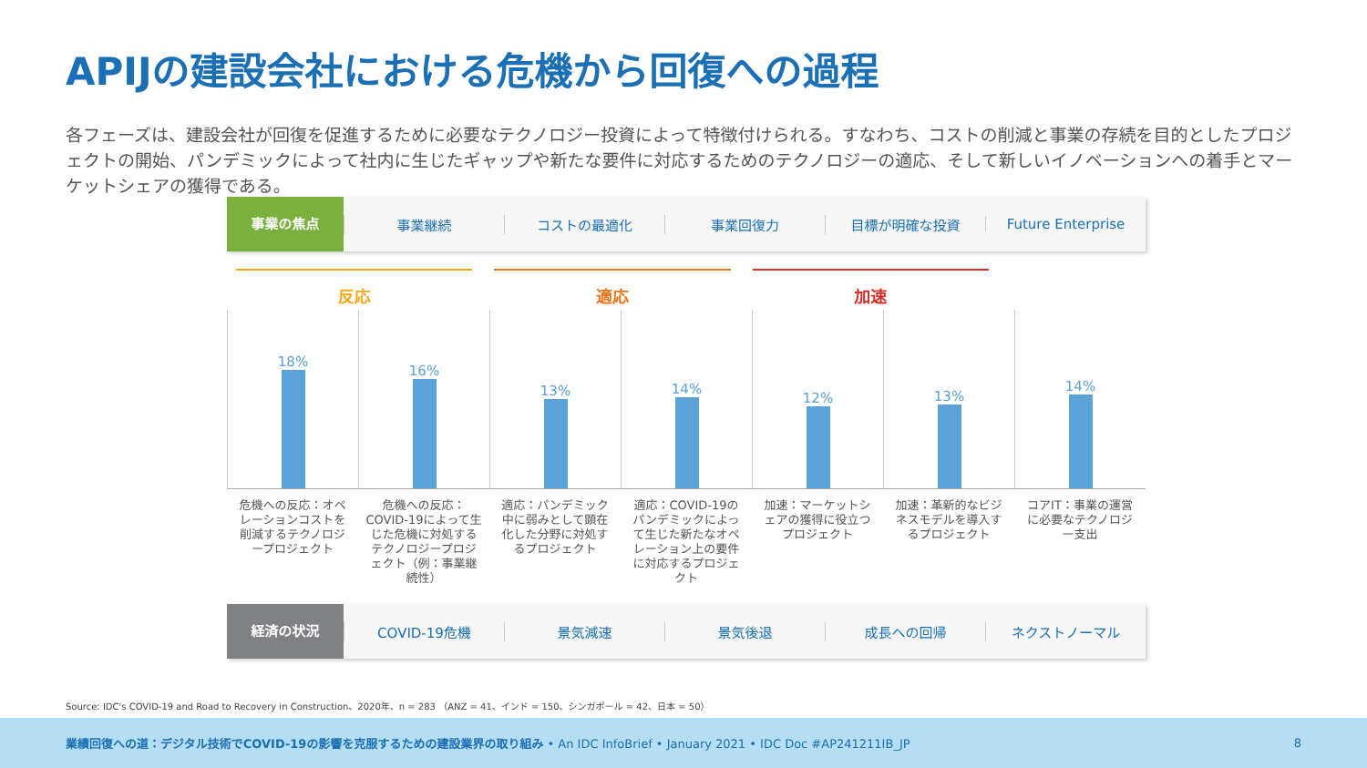APIJの建設会社における危機から回復への過程
各フェーズは、建設会社が回復を促進するために必要なテクノロジー投資によって特徴付けられる。すなわち、コストの削減と事業の存続を目的としたプロジェクトの開始、パンデミックによって社内に生じたギャップや新たな要件に対応するためのテクノロジーの適応、そして新しいイノベーションへの着手とマーケットシェアの獲得である。
事業の焦点
事業継続 コストの最適化 事業回復力 目標が明確な投資 Future Enterprise
反応 適応 加速
18% 16% 13% 14% 12% 13% 14%
危機への反応：オペレーションコストを削減するテクノロジープロジェクト
危機への反応：COVID-19によって生じた危機に対処するテクノロジープロジェクト（例：事業継続性）
適応：パンデミック中に弱みとして顕在化した分野に対処するプロジェクト
適応：COVID-19のパンデミックによって生じた新たなオペレーション上の要件に対応するプロジェクト
加速：マーケットシェアの獲得に役立つプロジェクト
加速：革新的なビジネスモデルを導入するプロジェクト
コアIT：事業の運営に必要なテクノロジー支出
経済の状況
COVID-19危機 景気減速 景気後退 成長への回帰 ネクストノーマル
Source: IDC's COVID-19 and Road to Recovery in Construction、2020年、n = 283 （ANZ = 41、インド = 150、シンガポール = 42、日本 = 50）
業績回復への道：デジタル技術でCOVID-19の影響を克服するための建設業界の取り組み • An IDC InfoBrief • January 2021 • IDC Doc #AP241211IB_JP 8